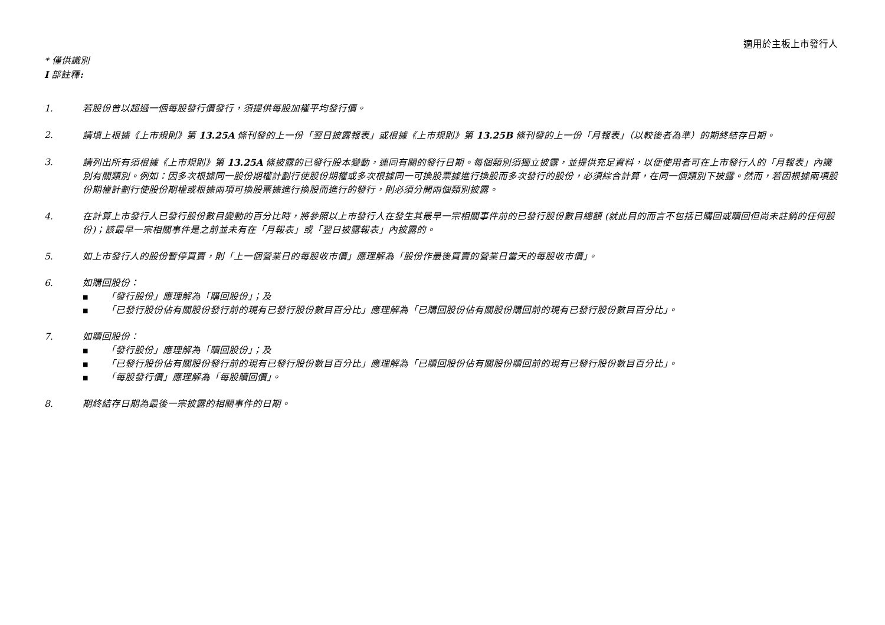適用於主板上市發行人
* 僅供識別
I 部註釋:
1. 若股份曾以超過一個每股發行價發行，須提供每股加權平均發行價。
2. 請填上根據《上市規則》第 13.25A 條刊發的上一份「翌日披露報表」或根據《上市規則》第 13.25B 條刊發的上一份「月報表」（以較後者為準）的期終結存日期。
3. 請列出所有須根據《上市規則》第 13.25A 條披露的已發行股本變動，連同有關的發行日期。每個類別須獨立披露，並提供充足資料，以便使用者可在上市發行人的「月報表」內識別有關類別。例如：因多次根據同一股份期權計劃行使股份期權或多次根據同一可換股票據進行換股而多次發行的股份，必須綜合計算，在同一個類別下披露。然而，若因根據兩項股份期權計劃行使股份期權或根據兩項可換股票據進行換股而進行的發行，則必須分開兩個類別披露。
4. 在計算上市發行人已發行股份數目變動的百分比時，將參照以上市發行人在發生其最早一宗相關事件前的已發行股份數目總額 (就此目的而言不包括已購回或贖回但尚未註銷的任何股份)；該最早一宗相關事件是之前並未有在「月報表」或「翌日披露報表」內披露的。
5. 如上市發行人的股份暫停買賣，則「上一個營業日的每股收市價」應理解為「股份作最後買賣的營業日當天的每股收市價」。
6. 如購回股份：
■ 「發行股份」應理解為「購回股份」；及
■ 「已發行股份佔有關股份發行前的現有已發行股份數目百分比」應理解為「已購回股份佔有關股份購回前的現有已發行股份數目百分比」。
7. 如贖回股份：
■ 「發行股份」應理解為「贖回股份」；及
■ 「已發行股份佔有關股份發行前的現有已發行股份數目百分比」應理解為「已贖回股份佔有關股份贖回前的現有已發行股份數目百分比」。
■ 「每股發行價」應理解為「每股贖回價」。
8. 期終結存日期為最後一宗披露的相關事件的日期。